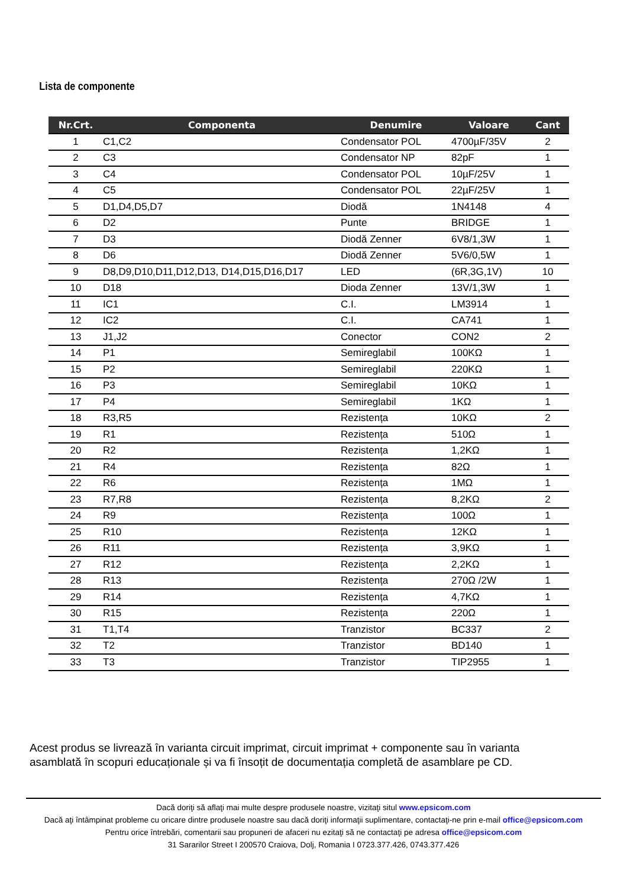Lista de componente
| Nr.Crt. | Componenta | Denumire | Valoare | Cant |
| --- | --- | --- | --- | --- |
| 1 | C1,C2 | Condensator POL | 4700µF/35V | 2 |
| 2 | C3 | Condensator NP | 82pF | 1 |
| 3 | C4 | Condensator POL | 10µF/25V | 1 |
| 4 | C5 | Condensator POL | 22µF/25V | 1 |
| 5 | D1,D4,D5,D7 | Diodă | 1N4148 | 4 |
| 6 | D2 | Punte | BRIDGE | 1 |
| 7 | D3 | Diodă Zenner | 6V8/1,3W | 1 |
| 8 | D6 | Diodă Zenner | 5V6/0,5W | 1 |
| 9 | D8,D9,D10,D11,D12,D13, D14,D15,D16,D17 | LED | (6R,3G,1V) | 10 |
| 10 | D18 | Dioda Zenner | 13V/1,3W | 1 |
| 11 | IC1 | C.I. | LM3914 | 1 |
| 12 | IC2 | C.I. | CA741 | 1 |
| 13 | J1,J2 | Conector | CON2 | 2 |
| 14 | P1 | Semireglabil | 100KΩ | 1 |
| 15 | P2 | Semireglabil | 220KΩ | 1 |
| 16 | P3 | Semireglabil | 10KΩ | 1 |
| 17 | P4 | Semireglabil | 1KΩ | 1 |
| 18 | R3,R5 | Rezistența | 10KΩ | 2 |
| 19 | R1 | Rezistența | 510Ω | 1 |
| 20 | R2 | Rezistența | 1,2KΩ | 1 |
| 21 | R4 | Rezistența | 82Ω | 1 |
| 22 | R6 | Rezistența | 1MΩ | 1 |
| 23 | R7,R8 | Rezistența | 8,2KΩ | 2 |
| 24 | R9 | Rezistența | 100Ω | 1 |
| 25 | R10 | Rezistența | 12KΩ | 1 |
| 26 | R11 | Rezistența | 3,9KΩ | 1 |
| 27 | R12 | Rezistența | 2,2KΩ | 1 |
| 28 | R13 | Rezistența | 270Ω /2W | 1 |
| 29 | R14 | Rezistența | 4,7KΩ | 1 |
| 30 | R15 | Rezistența | 220Ω | 1 |
| 31 | T1,T4 | Tranzistor | BC337 | 2 |
| 32 | T2 | Tranzistor | BD140 | 1 |
| 33 | T3 | Tranzistor | TIP2955 | 1 |
Acest produs se livrează în varianta circuit imprimat, circuit imprimat + componente sau în varianta asamblată în scopuri educaționale și va fi însoțit de documentația completă de asamblare pe CD.
Dacă doriţi să aflaţi mai multe despre produsele noastre, vizitaţi situl www.epsicom.com
Dacă aţi întâmpinat probleme cu oricare dintre produsele noastre sau dacă doriţi informaţii suplimentare, contactaţi-ne prin e-mail office@epsicom.com
Pentru orice întrebări, comentarii sau propuneri de afaceri nu ezitaţi să ne contactaţi pe adresa office@epsicom.com
31 Sararilor Street I 200570 Craiova, Dolj, Romania I 0723.377.426, 0743.377.426